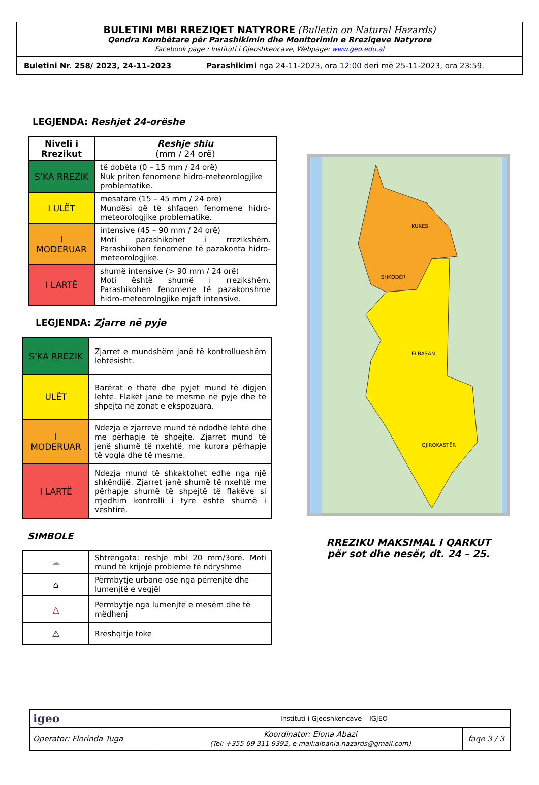BULETINI MBI RREZIQET NATYRORE (Bulletin on Natural Hazards)
Qendra Kombëtare për Parashikimin dhe Monitorimin e Rreziqeve Natyrore
Facebook page : Instituti i Gjeoshkencave, Webpage: www.geo.edu.al
| Buletini Nr. 258/ 2023, 24-11-2023 | Parashikimi nga 24-11-2023, ora 12:00 deri më 25-11-2023, ora 23:59. |
LEGJENDA: Reshjet 24-orëshe
| Niveli i Rrezikut | Reshje shiu (mm / 24 orë) |
| --- | --- |
| S’KA RREZIK | të dobëta (0 – 15 mm / 24 orë) Nuk priten fenomene hidro-meteorologjike problematike. |
| I ULËT | mesatare (15 – 45 mm / 24 orë) Mundësi që të shfaqen fenomene hidro-meteorologjike problematike. |
| I MODERUAR | intensive (45 – 90 mm / 24 orë) Moti parashikohet i rrezikshëm. Parashikohen fenomene të pazakonta hidro-meteorologjike. |
| I LARTË | shumë intensive (> 90 mm / 24 orë) Moti është shumë i rrezikshëm. Parashikohen fenomene të pazakonshme hidro-meteorologjike mjaft intensive. |
LEGJENDA: Zjarre në pyje
| S’KA RREZIK | Zjarret e mundshëm janë të kontrollueshëm lehtësisht. |
| ULËT | Barërat e thatë dhe pyjet mund të digjen lehtë. Flakët janë te mesme në pyje dhe të shpejta në zonat e ekspozuara. |
| I MODERUAR | Ndezja e zjarreve mund të ndodhë lehtë dhe me përhapje të shpejtë. Zjarret mund të jenë shumë të nxehtë, me kurora përhapje të vogla dhe të mesme. |
| I LARTË | Ndezja mund të shkaktohet edhe nga një shkëndijë. Zjarret janë shumë të nxehtë me përhapje shumë të shpejtë të flakëve si rrjedhim kontrolli i tyre është shumë i vështirë. |
SIMBOLE
| ☁ | Shtrëngata: reshje mbi 20 mm/3orë. Moti mund të krijojë probleme të ndryshme |
| ⌂ | Përmbytje urbane ose nga përrenjtë dhe lumenjtë e vegjël |
| △ | Përmbytje nga lumenjtë e mesëm dhe të mëdhenj |
| ⚠ | Rrëshqitje toke |
SHKODËR
KUKËS
ELBASAN
GJIROKASTËR
RREZIKU MAKSIMAL I QARKUT
për sot dhe nesër, dt. 24 – 25.
| igeo | Instituti i Gjeoshkencave – IGJEO | |
| Operator: Florinda Tuga | Koordinator: Elona Abazi (Tel: +355 69 311 9392, e-mail:albania.hazards@gmail.com) | faqe 3 / 3 |